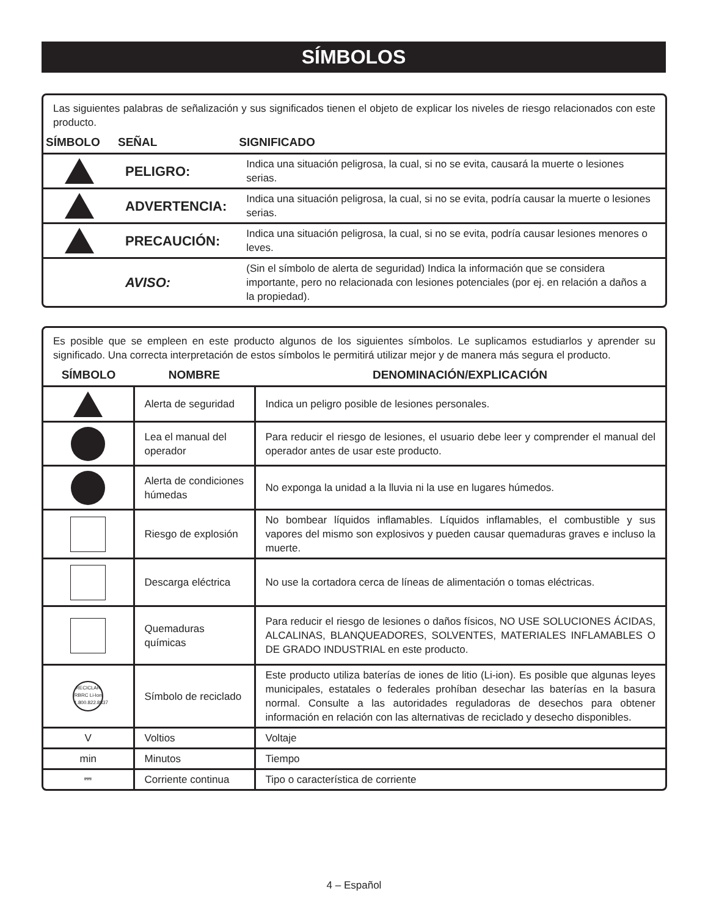SÍMBOLOS
Las siguientes palabras de señalización y sus significados tienen el objeto de explicar los niveles de riesgo relacionados con este producto.
| SÍMBOLO | SEÑAL | SIGNIFICADO |
| --- | --- | --- |
| | PELIGRO: | Indica una situación peligrosa, la cual, si no se evita, causará la muerte o lesiones serias. |
| | ADVERTENCIA: | Indica una situación peligrosa, la cual, si no se evita, podría causar la muerte o lesiones serias. |
| | PRECAUCIÓN: | Indica una situación peligrosa, la cual, si no se evita, podría causar lesiones menores o leves. |
| | AVISO: | (Sin el símbolo de alerta de seguridad) Indica la información que se considera importante, pero no relacionada con lesiones potenciales (por ej. en relación a daños a la propiedad). |
Es posible que se empleen en este producto algunos de los siguientes símbolos. Le suplicamos estudiarlos y aprender su significado. Una correcta interpretación de estos símbolos le permitirá utilizar mejor y de manera más segura el producto.
| SÍMBOLO | NOMBRE | DENOMINACIÓN/EXPLICACIÓN |
| --- | --- | --- |
| | Alerta de seguridad | Indica un peligro posible de lesiones personales. |
| | Lea el manual del operador | Para reducir el riesgo de lesiones, el usuario debe leer y comprender el manual del operador antes de usar este producto. |
| | Alerta de condiciones húmedas | No exponga la unidad a la lluvia ni la use en lugares húmedos. |
| | Riesgo de explosión | No bombear líquidos inflamables. Líquidos inflamables, el combustible y sus vapores del mismo son explosivos y pueden causar quemaduras graves e incluso la muerte. |
| | Descarga eléctrica | No use la cortadora cerca de líneas de alimentación o tomas eléctricas. |
| | Quemaduras químicas | Para reducir el riesgo de lesiones o daños físicos, NO USE SOLUCIONES ÁCIDAS, ALCALINAS, BLANQUEADORES, SOLVENTES, MATERIALES INFLAMABLES O DE GRADO INDUSTRIAL en este producto. |
| RECICLAR RBRC Li-Ion 1.800.822.8837 | Símbolo de reciclado | Este producto utiliza baterías de iones de litio (Li-ion). Es posible que algunas leyes municipales, estatales o federales prohíban desechar las baterías en la basura normal. Consulte a las autoridades reguladoras de desechos para obtener información en relación con las alternativas de reciclado y desecho disponibles. |
| V | Voltios | Voltaje |
| min | Minutos | Tiempo |
| ⎓ | Corriente continua | Tipo o característica de corriente |
4 – Español